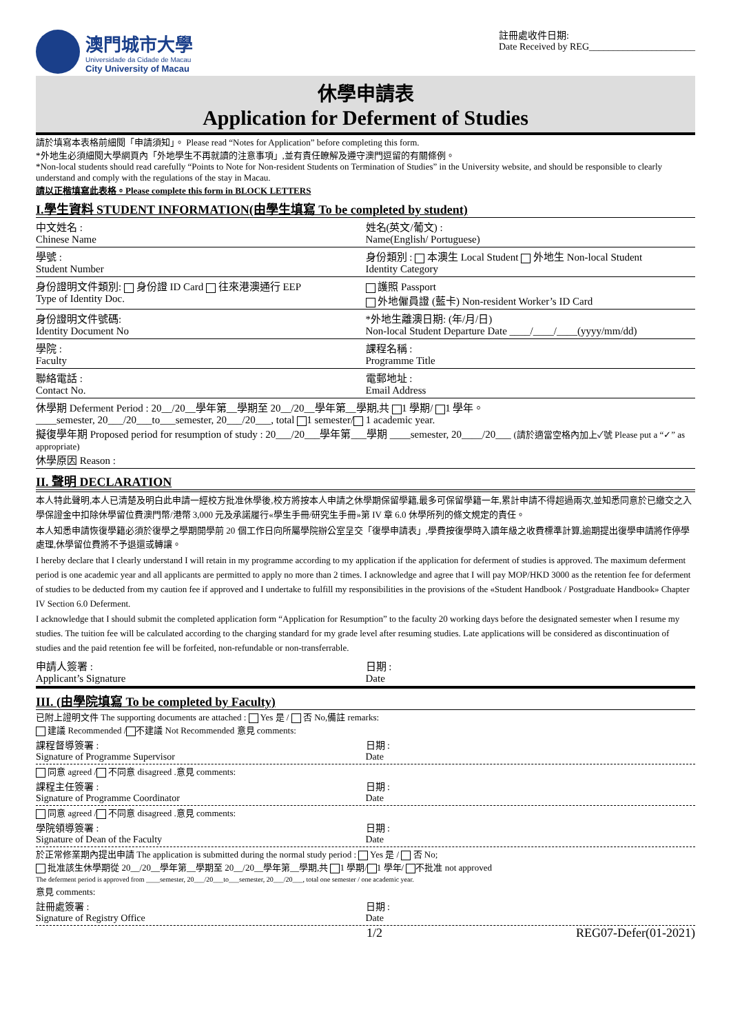澳門城市大學
Universidade da Cidade de Macau
City University of Macau
註冊處收件日期:
Date Received by REG______________________
休學申請表
Application for Deferment of Studies
請於填寫本表格前細閱「申請須知」。 Please read “Notes for Application” before completing this form.
*外地生必須細閱大學網頁內「外地學生不再就讀的注意事項」,並有責任瞭解及遵守澳門逗留的有關條例。
*Non-local students should read carefully “Points to Note for Non-resident Students on Termination of Studies” in the University website, and should be responsible to clearly understand and comply with the regulations of the stay in Macau.
請以正楷填寫此表格。Please complete this form in BLOCK LETTERS
I.學生資料 STUDENT INFORMATION(由學生填寫 To be completed by student)
中文姓名 :
Chinese Name
姓名(英文/葡文) :
Name(English/ Portuguese)
學號 :
Student Number
身份類別 : 本澳生 Local Student 外地生 Non-local Student
Identity Category
身份證明文件類別: 身份證 ID Card 往來港澳通行 EEP
Type of Identity Doc.
護照 Passport
外地僱員證 (藍卡) Non-resident Worker’s ID Card
身份證明文件號碼:
Identity Document No
*外地生離澳日期: (年/月/日)
Non-local Student Departure Date ____/____/____(yyyy/mm/dd)
學院 :
Faculty
課程名稱 :
Programme Title
聯絡電話 :
Contact No.
電郵地址 :
Email Address
休學期 Deferment Period : 20__/20__學年第__學期至 20__/20__學年第__學期,共 1 學期/ 1 學年。
____semester, 20___/20___to___semester, 20___/20___, total 1 semester/ 1 academic year.
擬復學年期 Proposed period for resumption of study : 20___/20___學年第___學期 ____semester, 20____/20___ (請於適當空格內加上✓號 Please put a “✓” as appropriate)
休學原因 Reason :
II. 聲明 DECLARATION
本人特此聲明,本人已清楚及明白此申請一經校方批准休學後,校方將按本人申請之休學期保留學籍,最多可保留學籍一年,累計申請不得超過兩次,並知悉同意於已繳交之入學保證金中扣除休學留位費澳門幣/港幣 3,000 元及承諾履行«學生手冊/研究生手冊»第 IV 章 6.0 休學所列的條文規定的責任。
本人知悉申請恢復學籍必須於復學之學期開學前 20 個工作日向所屬學院辦公室呈交「復學申請表」,學費按復學時入讀年級之收費標準計算,逾期提出復學申請將作停學處理,休學留位費將不予退還或轉讓。
I hereby declare that I clearly understand I will retain in my programme according to my application if the application for deferment of studies is approved. The maximum deferment period is one academic year and all applicants are permitted to apply no more than 2 times. I acknowledge and agree that I will pay MOP/HKD 3000 as the retention fee for deferment of studies to be deducted from my caution fee if approved and I undertake to fulfill my responsibilities in the provisions of the «Student Handbook / Postgraduate Handbook» Chapter IV Section 6.0 Deferment.
I acknowledge that I should submit the completed application form “Application for Resumption” to the faculty 20 working days before the designated semester when I resume my studies. The tuition fee will be calculated according to the charging standard for my grade level after resuming studies. Late applications will be considered as discontinuation of studies and the paid retention fee will be forfeited, non-refundable or non-transferrable.
申請人簽署 :
Applicant’s Signature
日期 :
Date
III. (由學院填寫 To be completed by Faculty)
已附上證明文件 The supporting documents are attached : Yes 是 / 否 No,備註 remarks:
建議 Recommended / 不建議 Not Recommended 意見 comments:
課程督導簽署 :
Signature of Programme Supervisor
日期 :
Date
同意 agreed / 不同意 disagreed .意見 comments:
課程主任簽署 :
Signature of Programme Coordinator
日期 :
Date
同意 agreed / 不同意 disagreed .意見 comments:
學院領導簽署 :
Signature of Dean of the Faculty
日期 :
Date
於正常修業期內提出申請 The application is submitted during the normal study period : Yes 是 / 否 No;
批准該生休學期從 20__/20__學年第__學期至 20__/20__學年第__學期,共 1 學期/ 1 學年/ 不批准 not approved
The deferment period is approved from ____semester, 20___/20___to___semester, 20___/20___, total one semester / one academic year.
意見 comments:
註冊處簽署 :
Signature of Registry Office
日期 :
Date
1/2 REG07-Defer(01-2021)